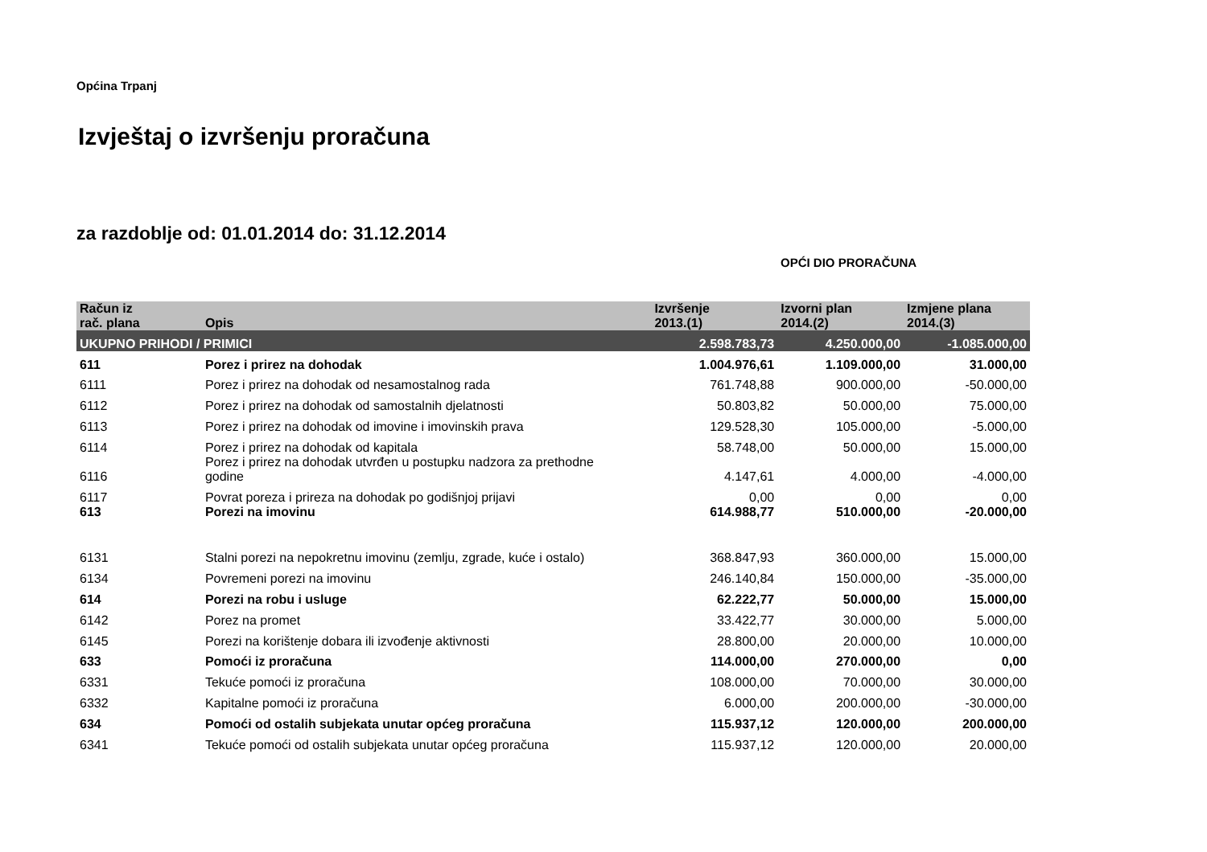Općina Trpanj
Izvještaj o izvršenju proračuna
za razdoblje od: 01.01.2014 do: 31.12.2014
OPĆI DIO PRORAČUNA
| Račun iz rač. plana | Opis | Izvršenje 2013.(1) | Izvorni plan 2014.(2) | Izmjene plana 2014.(3) |
| --- | --- | --- | --- | --- |
| UKUPNO PRIHODI / PRIMICI | | 2.598.783,73 | 4.250.000,00 | -1.085.000,00 |
| 611 | Porez i prirez na dohodak | 1.004.976,61 | 1.109.000,00 | 31.000,00 |
| 6111 | Porez i prirez na dohodak od nesamostalnog rada | 761.748,88 | 900.000,00 | -50.000,00 |
| 6112 | Porez i prirez na dohodak od samostalnih djelatnosti | 50.803,82 | 50.000,00 | 75.000,00 |
| 6113 | Porez i prirez na dohodak od imovine i imovinskih prava | 129.528,30 | 105.000,00 | -5.000,00 |
| 6114 | Porez i prirez na dohodak od kapitala | 58.748,00 | 50.000,00 | 15.000,00 |
| 6116 | Porez i prirez na dohodak utvrđen u postupku nadzora za prethodne godine | 4.147,61 | 4.000,00 | -4.000,00 |
| 6117 | Povrat poreza i prireza na dohodak po godišnjoj prijavi | 0,00 | 0,00 | 0,00 |
| 613 | Porezi na imovinu | 614.988,77 | 510.000,00 | -20.000,00 |
| 6131 | Stalni porezi na nepokretnu imovinu (zemlju, zgrade, kuće i ostalo) | 368.847,93 | 360.000,00 | 15.000,00 |
| 6134 | Povremeni porezi na imovinu | 246.140,84 | 150.000,00 | -35.000,00 |
| 614 | Porezi na robu i usluge | 62.222,77 | 50.000,00 | 15.000,00 |
| 6142 | Porez na promet | 33.422,77 | 30.000,00 | 5.000,00 |
| 6145 | Porezi na korištenje dobara ili izvođenje aktivnosti | 28.800,00 | 20.000,00 | 10.000,00 |
| 633 | Pomoći iz proračuna | 114.000,00 | 270.000,00 | 0,00 |
| 6331 | Tekuće pomoći iz proračuna | 108.000,00 | 70.000,00 | 30.000,00 |
| 6332 | Kapitalne pomoći iz proračuna | 6.000,00 | 200.000,00 | -30.000,00 |
| 634 | Pomoći od ostalih subjekata unutar općeg proračuna | 115.937,12 | 120.000,00 | 200.000,00 |
| 6341 | Tekuće pomoći od ostalih subjekata unutar općeg proračuna | 115.937,12 | 120.000,00 | 20.000,00 |